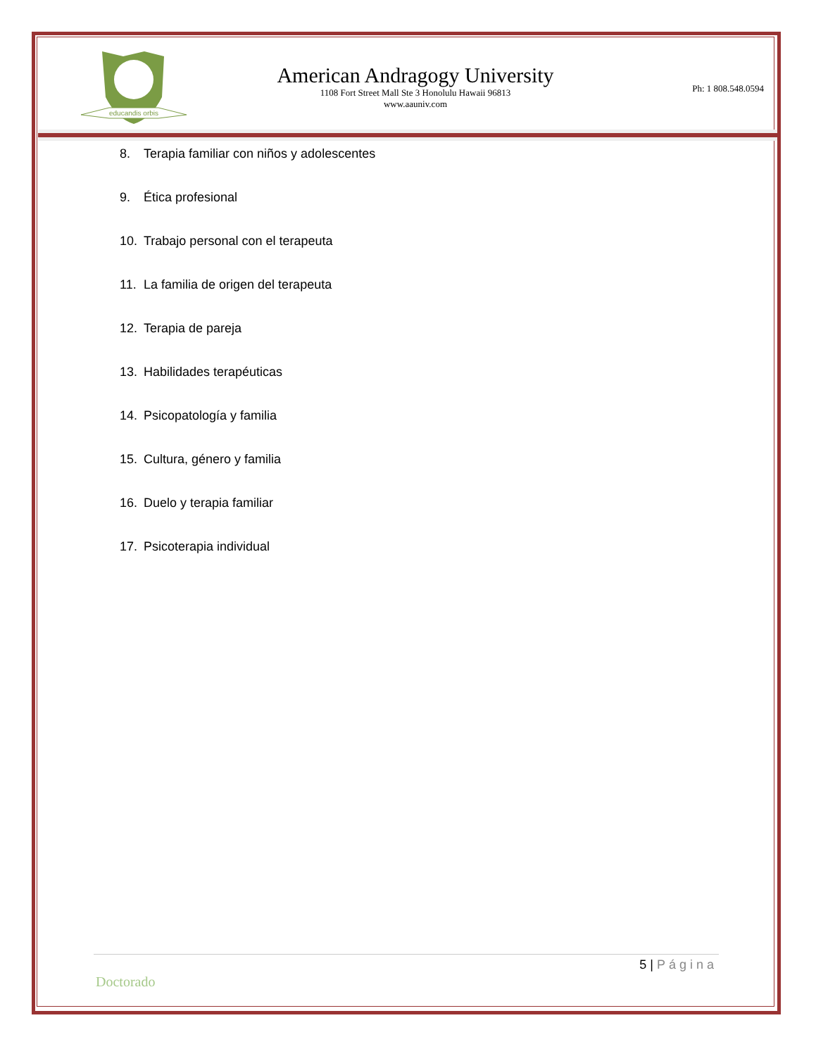educandis orbis
American Andragogy University
1108 Fort Street Mall Ste 3 Honolulu Hawaii 96813
www.aauniv.com
Ph: 1 808.548.0594
8. Terapia familiar con niños y adolescentes
9. Ética profesional
10. Trabajo personal con el terapeuta
11. La familia de origen del terapeuta
12. Terapia de pareja
13. Habilidades terapéuticas
14. Psicopatología y familia
15. Cultura, género y familia
16. Duelo y terapia familiar
17. Psicoterapia individual
5 | Página
Doctorado